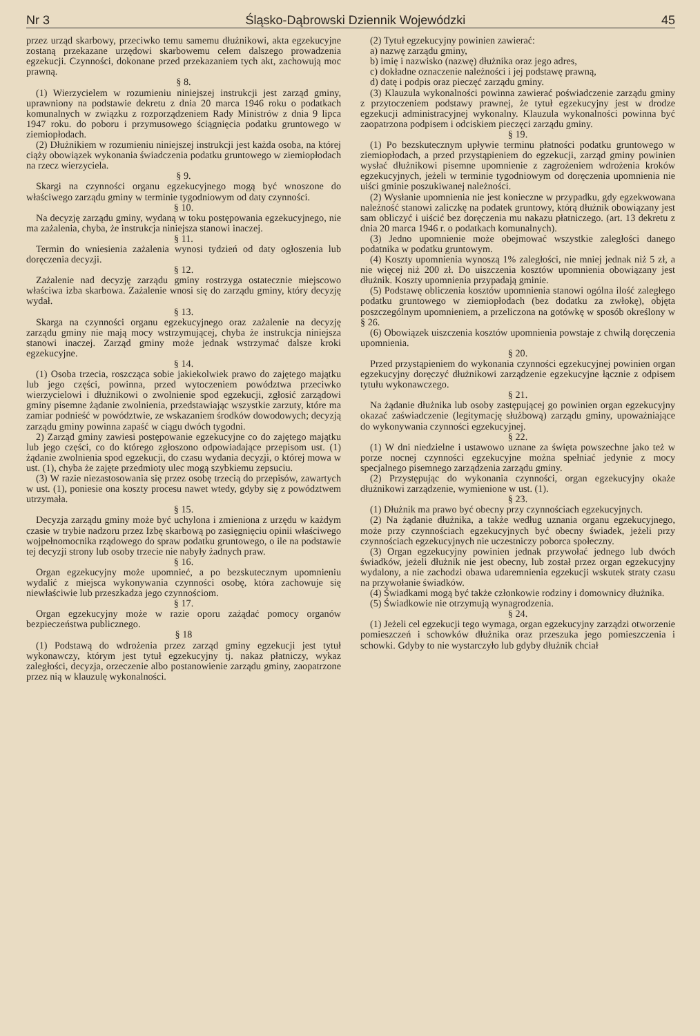Nr 3 Śląsko-Dąbrowski Dziennik Wojewódzki 45
przez urząd skarbowy, przeciwko temu samemu dłużnikowi, akta egzekucyjne zostaną przekazane urzędowi skarbowemu celem dalszego prowadzenia egzekucji. Czynności, dokonane przed przekazaniem tych akt, zachowują moc prawną.
§ 8.
(1) Wierzycielem w rozumieniu niniejszej instrukcji jest zarząd gminy, uprawniony na podstawie dekretu z dnia 20 marca 1946 roku o podatkach komunalnych w związku z rozporządzeniem Rady Ministrów z dnia 9 lipca 1947 roku. do poboru i przymusowego ściągnięcia podatku gruntowego w ziemiopłodach.
(2) Dłużnikiem w rozumieniu niniejszej instrukcji jest każda osoba, na której ciąży obowiązek wykonania świadczenia podatku gruntowego w ziemiopłodach na rzecz wierzyciela.
§ 9.
Skargi na czynności organu egzekucyjnego mogą być wnoszone do właściwego zarządu gminy w terminie tygodniowym od daty czynności.
§ 10.
Na decyzję zarządu gminy, wydaną w toku postępowania egzekucyjnego, nie ma zażalenia, chyba, że instrukcja niniejsza stanowi inaczej.
§ 11.
Termin do wniesienia zażalenia wynosi tydzień od daty ogłoszenia lub doręczenia decyzji.
§ 12.
Zażalenie nad decyzję zarządu gminy rostrzyga ostatecznie miejscowo właściwa izba skarbowa. Zażalenie wnosi się do zarządu gminy, który decyzję wydał.
§ 13.
Skarga na czynności organu egzekucyjnego oraz zażalenie na decyzję zarządu gminy nie mają mocy wstrzymującej, chyba że instrukcja niniejsza stanowi inaczej. Zarząd gminy może jednak wstrzymać dalsze kroki egzekucyjne.
§ 14.
(1) Osoba trzecia, roszcząca sobie jakiekolwiek prawo do zajętego majątku lub jego części, powinna, przed wytoczeniem powództwa przeciwko wierzycielowi i dłużnikowi o zwolnienie spod egzekucji, zgłosić zarządowi gminy pisemne żądanie zwolnienia, przedstawiając wszystkie zarzuty, które ma zamiar podnieść w powództwie, ze wskazaniem środków dowodowych; decyzją zarządu gminy powinna zapaść w ciągu dwóch tygodni.
2) Zarząd gminy zawiesi postępowanie egzekucyjne co do zajętego majątku lub jego części, co do którego zgłoszono odpowiadające przepisom ust. (1) żądanie zwolnienia spod egzekucji, do czasu wydania decyzji, o której mowa w ust. (1), chyba że zajęte przedmioty ulec mogą szybkiemu zepsuciu.
(3) W razie niezastosowania się przez osobę trzecią do przepisów, zawartych w ust. (1), poniesie ona koszty procesu nawet wtedy, gdyby się z powództwem utrzymała.
§ 15.
Decyzja zarządu gminy może być uchylona i zmieniona z urzędu w każdym czasie w trybie nadzoru przez Izbę skarbową po zasięgnięciu opinii właściwego wojpełnomocnika rządowego do spraw podatku gruntowego, o ile na podstawie tej decyzji strony lub osoby trzecie nie nabyły żadnych praw.
§ 16.
Organ egzekucyjny może upomnieć, a po bezskutecznym upomnieniu wydalić z miejsca wykonywania czynności osobę, która zachowuje się niewłaściwie lub przeszkadza jego czynnościom.
§ 17.
Organ egzekucyjny może w razie oporu zażądać pomocy organów bezpieczeństwa publicznego.
§ 18
(1) Podstawą do wdrożenia przez zarząd gminy egzekucji jest tytuł wykonawczy, którym jest tytuł egzekucyjny tj. nakaz płatniczy, wykaz zaległości, decyzja, orzeczenie albo postanowienie zarządu gminy, zaopatrzone przez nią w klauzulę wykonalności.
(2) Tytuł egzekucyjny powinien zawierać:
a) nazwę zarządu gminy,
b) imię i nazwisko (nazwę) dłużnika oraz jego adres,
c) dokładne oznaczenie należności i jej podstawę prawną,
d) datę i podpis oraz pieczęć zarządu gminy.
(3) Klauzula wykonalności powinna zawierać poświadczenie zarządu gminy z przytoczeniem podstawy prawnej, że tytuł egzekucyjny jest w drodze egzekucji administracyjnej wykonalny. Klauzula wykonalności powinna być zaopatrzona podpisem i odciskiem pieczęci zarządu gminy.
§ 19.
(1) Po bezskutecznym upływie terminu płatności podatku gruntowego w ziemiopłodach, a przed przystąpieniem do egzekucji, zarząd gminy powinien wysłać dłużnikowi pisemne upomnienie z zagrożeniem wdrożenia kroków egzekucyjnych, jeżeli w terminie tygodniowym od doręczenia upomnienia nie uiści gminie poszukiwanej należności.
(2) Wysłanie upomnienia nie jest konieczne w przypadku, gdy egzekwowana należność stanowi zaliczkę na podatek gruntowy, którą dłużnik obowiązany jest sam obliczyć i uiścić bez doręczenia mu nakazu płatniczego. (art. 13 dekretu z dnia 20 marca 1946 r. o podatkach komunalnych).
(3) Jedno upomnienie może obejmować wszystkie zaległości danego podatnika w podatku gruntowym.
(4) Koszty upomnienia wynoszą 1% zaległości, nie mniej jednak niż 5 zł, a nie więcej niż 200 zł. Do uiszczenia kosztów upomnienia obowiązany jest dłużnik. Koszty upomnienia przypadają gminie.
(5) Podstawę obliczenia kosztów upomnienia stanowi ogólna ilość zaległego podatku gruntowego w ziemiopłodach (bez dodatku za zwłokę), objęta poszczególnym upomnieniem, a przeliczona na gotówkę w sposób określony w § 26.
(6) Obowiązek uiszczenia kosztów upomnienia powstaje z chwilą doręczenia upomnienia.
§ 20.
Przed przystąpieniem do wykonania czynności egzekucyjnej powinien organ egzekucyjny doręczyć dłużnikowi zarządzenie egzekucyjne łącznie z odpisem tytułu wykonawczego.
§ 21.
Na żądanie dłużnika lub osoby zastępującej go powinien organ egzekucyjny okazać zaświadczenie (legitymację służbową) zarządu gminy, upoważniające do wykonywania czynności egzekucyjnej.
§ 22.
(1) W dni niedzielne i ustawowo uznane za święta powszechne jako też w porze nocnej czynności egzekucyjne można spełniać jedynie z mocy specjalnego pisemnego zarządzenia zarządu gminy.
(2) Przystępując do wykonania czynności, organ egzekucyjny okaże dłużnikowi zarządzenie, wymienione w ust. (1).
§ 23.
(1) Dłużnik ma prawo być obecny przy czynnościach egzekucyjnych.
(2) Na żądanie dłużnika, a także według uznania organu egzekucyjnego, może przy czynnościach egzekucyjnych być obecny świadek, jeżeli przy czynnościach egzekucyjnych nie uczestniczy poborca społeczny.
(3) Organ egzekucyjny powinien jednak przywołać jednego lub dwóch świadków, jeżeli dłużnik nie jest obecny, lub został przez organ egzekucyjny wydalony, a nie zachodzi obawa udaremnienia egzekucji wskutek straty czasu na przywołanie świadków.
(4) Świadkami mogą być także członkowie rodziny i domownicy dłużnika.
(5) Świadkowie nie otrzymują wynagrodzenia.
§ 24.
(1) Jeżeli cel egzekucji tego wymaga, organ egzekucyjny zarządzi otworzenie pomieszczeń i schowków dłużnika oraz przeszuka jego pomieszczenia i schowki. Gdyby to nie wystarczyło lub gdyby dłużnik chciał